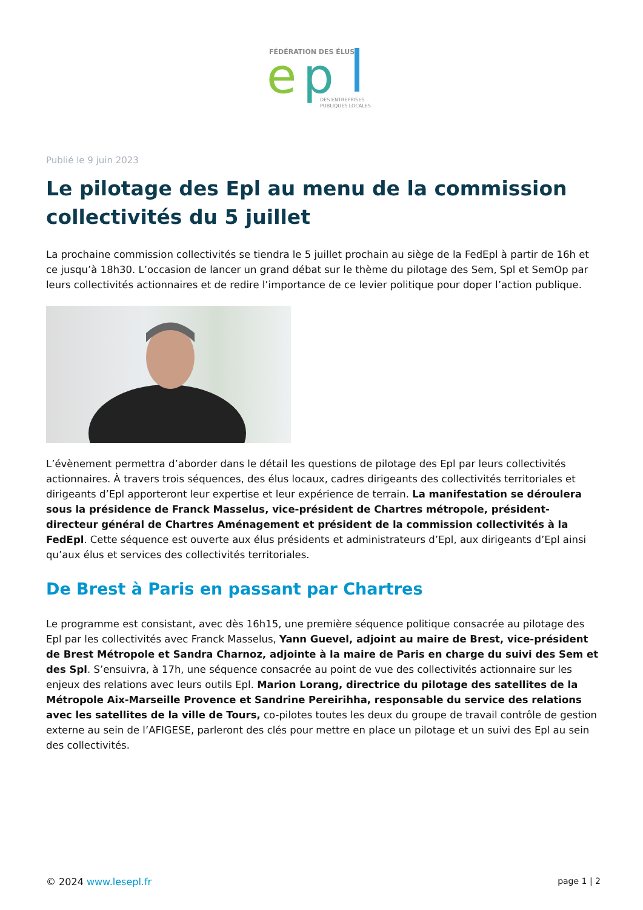FÉDÉRATION DES ÉLUS
e
p
DES ENTREPRISES
PUBLIQUES LOCALES
Publié le 9 juin 2023
Le pilotage des Epl au menu de la commission collectivités du 5 juillet
La prochaine commission collectivités se tiendra le 5 juillet prochain au siège de la FedEpl à partir de 16h et ce jusqu’à 18h30. L’occasion de lancer un grand débat sur le thème du pilotage des Sem, Spl et SemOp par leurs collectivités actionnaires et de redire l’importance de ce levier politique pour doper l’action publique.
L’évènement permettra d’aborder dans le détail les questions de pilotage des Epl par leurs collectivités actionnaires. À travers trois séquences, des élus locaux, cadres dirigeants des collectivités territoriales et dirigeants d’Epl apporteront leur expertise et leur expérience de terrain. La manifestation se déroulera sous la présidence de Franck Masselus, vice-président de Chartres métropole, président-directeur général de Chartres Aménagement et président de la commission collectivités à la FedEpl. Cette séquence est ouverte aux élus présidents et administrateurs d’Epl, aux dirigeants d’Epl ainsi qu’aux élus et services des collectivités territoriales.
De Brest à Paris en passant par Chartres
Le programme est consistant, avec dès 16h15, une première séquence politique consacrée au pilotage des Epl par les collectivités avec Franck Masselus, Yann Guevel, adjoint au maire de Brest, vice-président de Brest Métropole et Sandra Charnoz, adjointe à la maire de Paris en charge du suivi des Sem et des Spl. S’ensuivra, à 17h, une séquence consacrée au point de vue des collectivités actionnaire sur les enjeux des relations avec leurs outils Epl. Marion Lorang, directrice du pilotage des satellites de la Métropole Aix-Marseille Provence et Sandrine Pereirihha, responsable du service des relations avec les satellites de la ville de Tours, co-pilotes toutes les deux du groupe de travail contrôle de gestion externe au sein de l’AFIGESE, parleront des clés pour mettre en place un pilotage et un suivi des Epl au sein des collectivités.
© 2024 www.lesepl.fr page 1 | 2